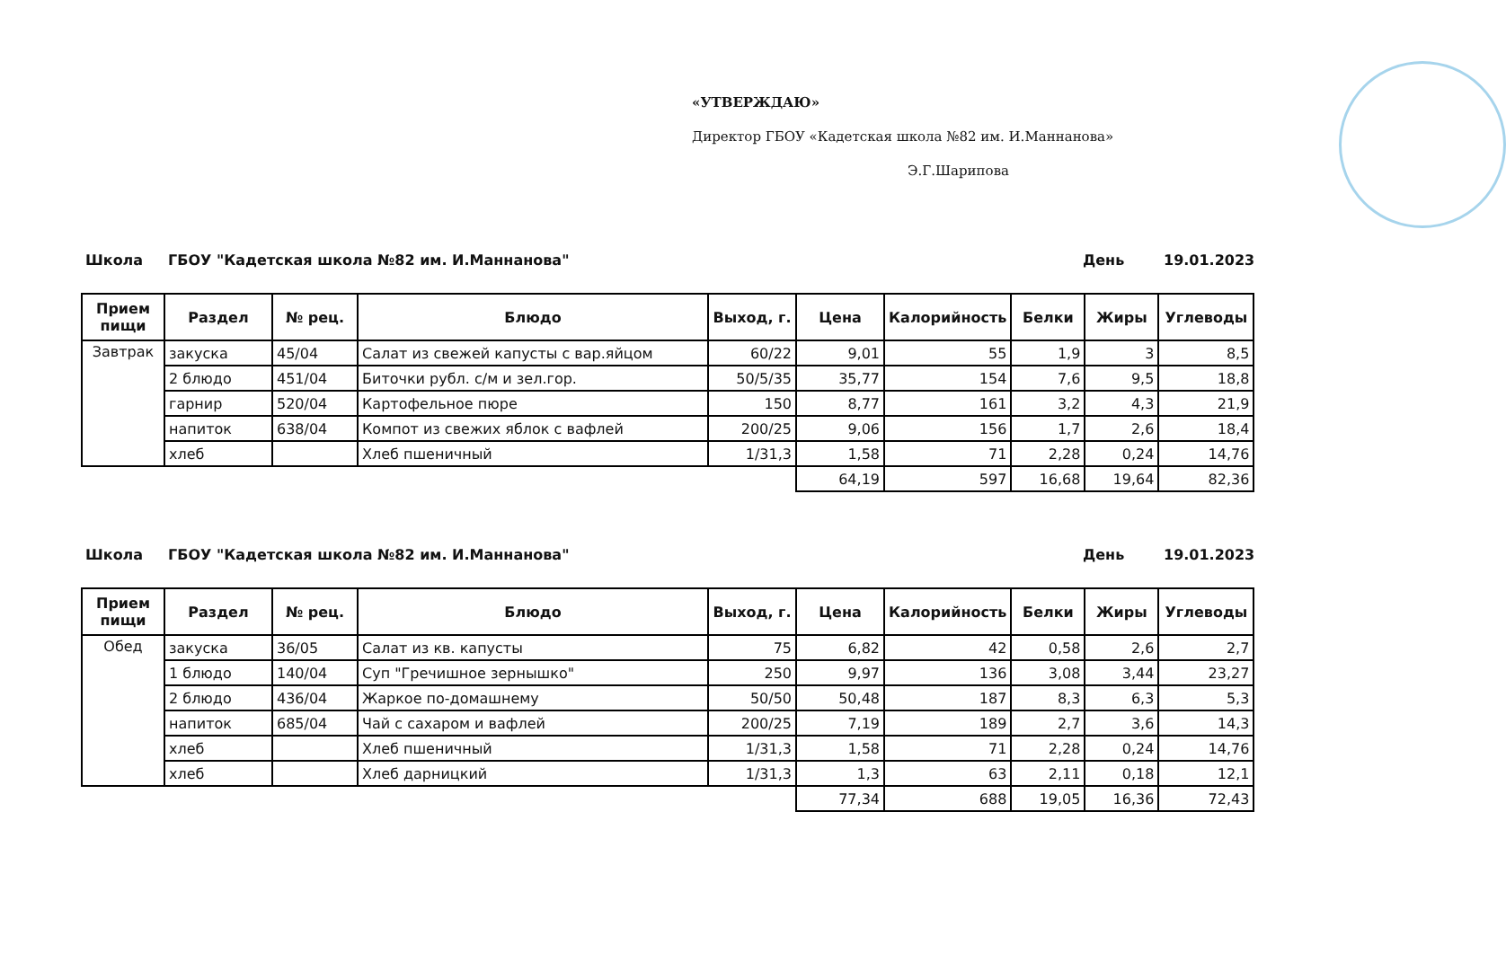«УТВЕРЖДАЮ»
Директор ГБОУ «Кадетская школа №82 им. И.Маннанова»
Э.Г.Шарипова
Школа ГБОУ "Кадетская школа №82 им. И.Маннанова" День 19.01.2023
| Прием пищи | Раздел | № рец. | Блюдо | Выход, г. | Цена | Калорийность | Белки | Жиры | Углеводы |
| --- | --- | --- | --- | --- | --- | --- | --- | --- | --- |
| Завтрак | закуска | 45/04 | Салат из свежей капусты с вар.яйцом | 60/22 | 9,01 | 55 | 1,9 | 3 | 8,5 |
| | 2 блюдо | 451/04 | Биточки рубл. с/м и зел.гор. | 50/5/35 | 35,77 | 154 | 7,6 | 9,5 | 18,8 |
| | гарнир | 520/04 | Картофельное пюре | 150 | 8,77 | 161 | 3,2 | 4,3 | 21,9 |
| | напиток | 638/04 | Компот из свежих яблок с вафлей | 200/25 | 9,06 | 156 | 1,7 | 2,6 | 18,4 |
| | хлеб | | Хлеб пшеничный | 1/31,3 | 1,58 | 71 | 2,28 | 0,24 | 14,76 |
| | | | | | 64,19 | 597 | 16,68 | 19,64 | 82,36 |
Школа ГБОУ "Кадетская школа №82 им. И.Маннанова" День 19.01.2023
| Прием пищи | Раздел | № рец. | Блюдо | Выход, г. | Цена | Калорийность | Белки | Жиры | Углеводы |
| --- | --- | --- | --- | --- | --- | --- | --- | --- | --- |
| Обед | закуска | 36/05 | Салат из кв. капусты | 75 | 6,82 | 42 | 0,58 | 2,6 | 2,7 |
| | 1 блюдо | 140/04 | Суп "Гречишное зернышко" | 250 | 9,97 | 136 | 3,08 | 3,44 | 23,27 |
| | 2 блюдо | 436/04 | Жаркое по-домашнему | 50/50 | 50,48 | 187 | 8,3 | 6,3 | 5,3 |
| | напиток | 685/04 | Чай с сахаром и вафлей | 200/25 | 7,19 | 189 | 2,7 | 3,6 | 14,3 |
| | хлеб | | Хлеб пшеничный | 1/31,3 | 1,58 | 71 | 2,28 | 0,24 | 14,76 |
| | хлеб | | Хлеб дарницкий | 1/31,3 | 1,3 | 63 | 2,11 | 0,18 | 12,1 |
| | | | | | 77,34 | 688 | 19,05 | 16,36 | 72,43 |